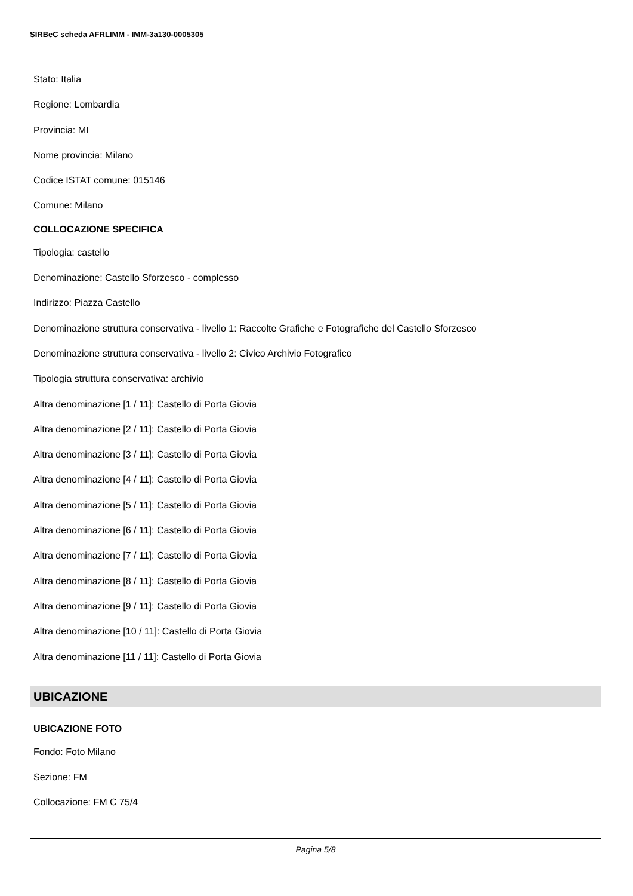SIRBeC scheda AFRLIMM - IMM-3a130-0005305
Stato: Italia
Regione: Lombardia
Provincia: MI
Nome provincia: Milano
Codice ISTAT comune: 015146
Comune: Milano
COLLOCAZIONE SPECIFICA
Tipologia: castello
Denominazione: Castello Sforzesco - complesso
Indirizzo: Piazza Castello
Denominazione struttura conservativa - livello 1: Raccolte Grafiche e Fotografiche del Castello Sforzesco
Denominazione struttura conservativa - livello 2: Civico Archivio Fotografico
Tipologia struttura conservativa: archivio
Altra denominazione [1 / 11]: Castello di Porta Giovia
Altra denominazione [2 / 11]: Castello di Porta Giovia
Altra denominazione [3 / 11]: Castello di Porta Giovia
Altra denominazione [4 / 11]: Castello di Porta Giovia
Altra denominazione [5 / 11]: Castello di Porta Giovia
Altra denominazione [6 / 11]: Castello di Porta Giovia
Altra denominazione [7 / 11]: Castello di Porta Giovia
Altra denominazione [8 / 11]: Castello di Porta Giovia
Altra denominazione [9 / 11]: Castello di Porta Giovia
Altra denominazione [10 / 11]: Castello di Porta Giovia
Altra denominazione [11 / 11]: Castello di Porta Giovia
UBICAZIONE
UBICAZIONE FOTO
Fondo: Foto Milano
Sezione: FM
Collocazione: FM C 75/4
Pagina 5/8